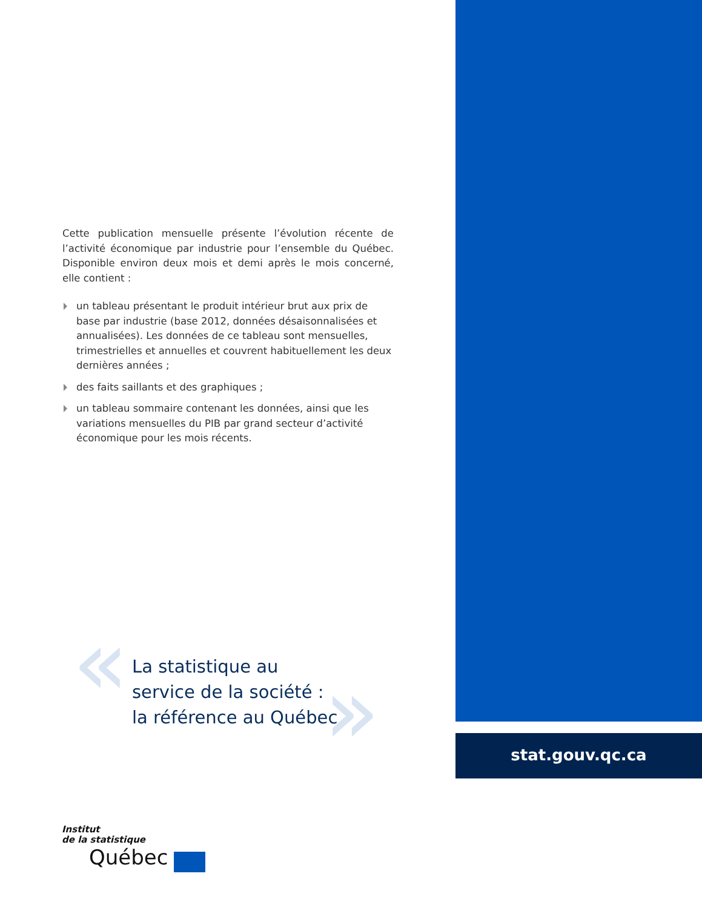Cette publication mensuelle présente l’évolution récente de l’activité économique par industrie pour l’ensemble du Québec. Disponible environ deux mois et demi après le mois concerné, elle contient :
un tableau présentant le produit intérieur brut aux prix de base par industrie (base 2012, données désaisonnalisées et annualisées). Les données de ce tableau sont mensuelles, trimestrielles et annuelles et couvrent habituellement les deux dernières années ;
des faits saillants et des graphiques ;
un tableau sommaire contenant les données, ainsi que les variations mensuelles du PIB par grand secteur d’activité économique pour les mois récents.
« »
La statistique au
service de la société :
la référence au Québec
stat.gouv.qc.ca
Institut
de la statistique
Québec